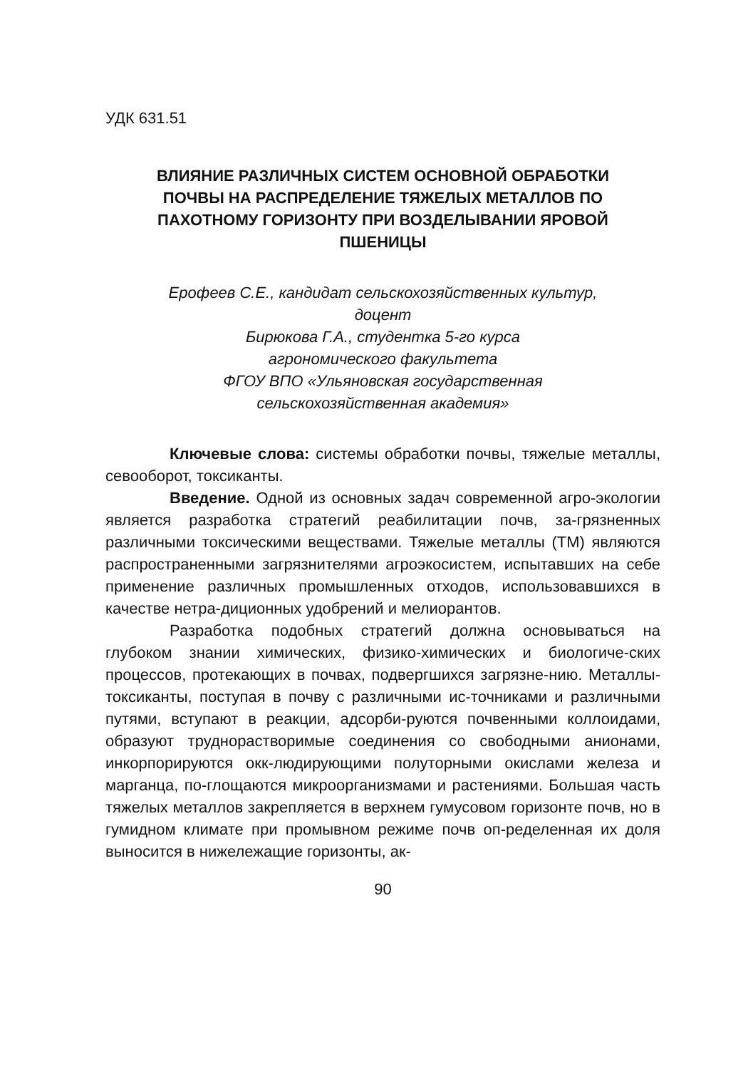УДК 631.51
ВЛИЯНИЕ РАЗЛИЧНЫХ СИСТЕМ ОСНОВНОЙ ОБРАБОТКИ
ПОЧВЫ НА РАСПРЕДЕЛЕНИЕ ТЯЖЕЛЫХ МЕТАЛЛОВ ПО
ПАХОТНОМУ ГОРИЗОНТУ ПРИ ВОЗДЕЛЫВАНИИ ЯРОВОЙ
ПШЕНИЦЫ
Ерофеев С.Е., кандидат сельскохозяйственных культур,
доцент
Бирюкова Г.А., студентка 5-го курса
агрономического факультета
ФГОУ ВПО «Ульяновская государственная
сельскохозяйственная академия»
Ключевые слова: системы обработки почвы, тяжелые металлы, севооборот, токсиканты.
Введение. Одной из основных задач современной агро-экологии является разработка стратегий реабилитации почв, за-грязненных различными токсическими веществами. Тяжелые металлы (ТМ) являются распространенными загрязнителями агроэкосистем, испытавших на себе применение различных промышленных отходов, использовавшихся в качестве нетра-диционных удобрений и мелиорантов.
Разработка подобных стратегий должна основываться на глубоком знании химических, физико-химических и биологиче-ских процессов, протекающих в почвах, подвергшихся загрязне-нию. Металлы-токсиканты, поступая в почву с различными ис-точниками и различными путями, вступают в реакции, адсорби-руются почвенными коллоидами, образуют труднорастворимые соединения со свободными анионами, инкорпорируются окк-людирующими полуторными окислами железа и марганца, по-глощаются микроорганизмами и растениями. Большая часть тяжелых металлов закрепляется в верхнем гумусовом горизонте почв, но в гумидном климате при промывном режиме почв оп-ределенная их доля выносится в нижележащие горизонты, ак-
90